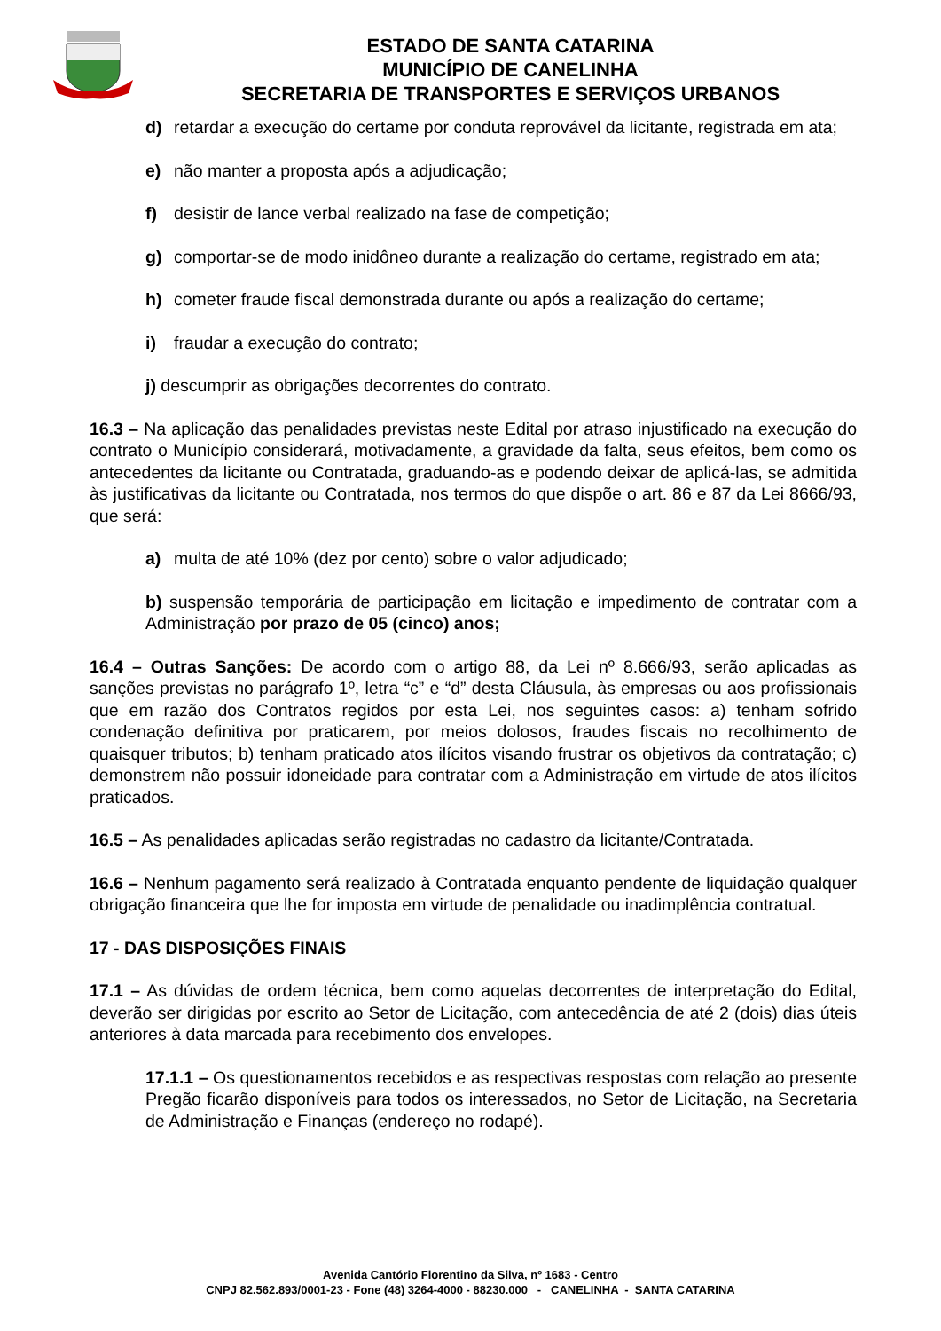ESTADO DE SANTA CATARINA
MUNICÍPIO DE CANELINHA
SECRETARIA DE TRANSPORTES E SERVIÇOS URBANOS
d) retardar a execução do certame por conduta reprovável da licitante, registrada em ata;
e) não manter a proposta após a adjudicação;
f) desistir de lance verbal realizado na fase de competição;
g) comportar-se de modo inidôneo durante a realização do certame, registrado em ata;
h) cometer fraude fiscal demonstrada durante ou após a realização do certame;
i) fraudar a execução do contrato;
j) descumprir as obrigações decorrentes do contrato.
16.3 – Na aplicação das penalidades previstas neste Edital por atraso injustificado na execução do contrato o Município considerará, motivadamente, a gravidade da falta, seus efeitos, bem como os antecedentes da licitante ou Contratada, graduando-as e podendo deixar de aplicá-las, se admitida às justificativas da licitante ou Contratada, nos termos do que dispõe o art. 86 e 87 da Lei 8666/93, que será:
a) multa de até 10% (dez por cento) sobre o valor adjudicado;
b) suspensão temporária de participação em licitação e impedimento de contratar com a Administração por prazo de 05 (cinco) anos;
16.4 – Outras Sanções: De acordo com o artigo 88, da Lei nº 8.666/93, serão aplicadas as sanções previstas no parágrafo 1º, letra “c” e “d” desta Cláusula, às empresas ou aos profissionais que em razão dos Contratos regidos por esta Lei, nos seguintes casos: a) tenham sofrido condenação definitiva por praticarem, por meios dolosos, fraudes fiscais no recolhimento de quaisquer tributos; b) tenham praticado atos ilícitos visando frustrar os objetivos da contratação; c) demonstrem não possuir idoneidade para contratar com a Administração em virtude de atos ilícitos praticados.
16.5 – As penalidades aplicadas serão registradas no cadastro da licitante/Contratada.
16.6 – Nenhum pagamento será realizado à Contratada enquanto pendente de liquidação qualquer obrigação financeira que lhe for imposta em virtude de penalidade ou inadimplência contratual.
17 - DAS DISPOSIÇÕES FINAIS
17.1 – As dúvidas de ordem técnica, bem como aquelas decorrentes de interpretação do Edital, deverão ser dirigidas por escrito ao Setor de Licitação, com antecedência de até 2 (dois) dias úteis anteriores à data marcada para recebimento dos envelopes.
17.1.1 – Os questionamentos recebidos e as respectivas respostas com relação ao presente Pregão ficarão disponíveis para todos os interessados, no Setor de Licitação, na Secretaria de Administração e Finanças (endereço no rodapé).
Avenida Cantório Florentino da Silva, nº 1683 - Centro
CNPJ 82.562.893/0001-23 - Fone (48) 3264-4000 - 88230.000 - CANELINHA - SANTA CATARINA